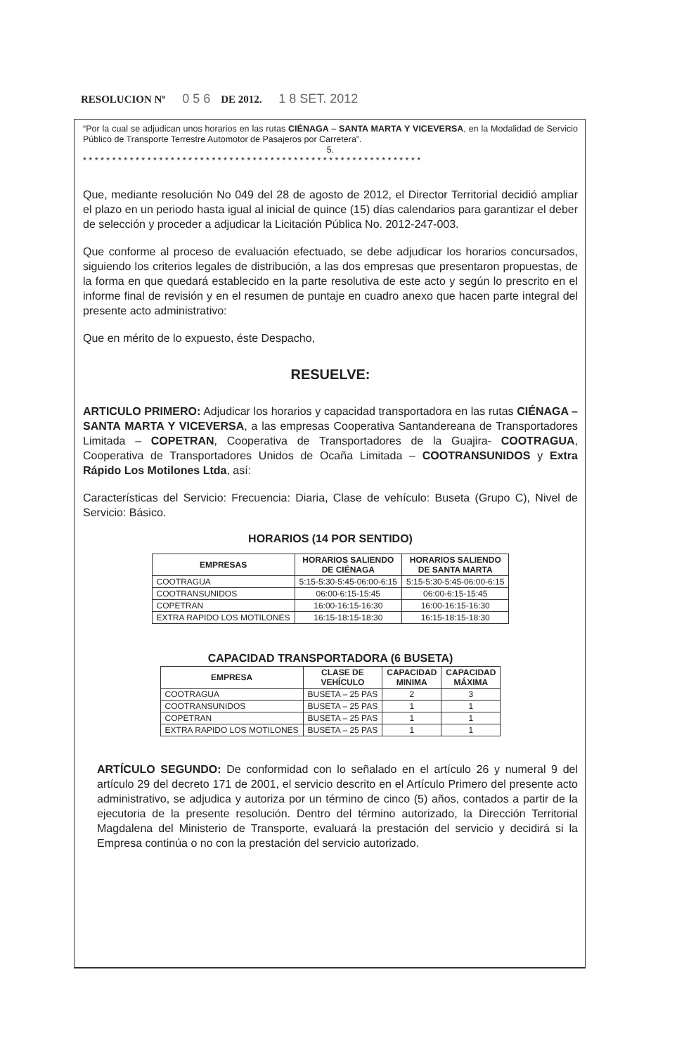RESOLUCION Nº 0 5 6 DE 2012. 1 8 SET. 2012
“Por la cual se adjudican unos horarios en las rutas CIÉNAGA – SANTA MARTA Y VICEVERSA, en la Modalidad de Servicio Público de Transporte Terrestre Automotor de Pasajeros por Carretera”.
5.
* * * * * * * * * * * * * * * * * * * * * * * * * * * * * * * * * * * * * * * * * * * * * * * * * * * * * * * * * *
Que, mediante resolución No 049 del 28 de agosto de 2012, el Director Territorial decidió ampliar el plazo en un periodo hasta igual al inicial de quince (15) días calendarios para garantizar el deber de selección y proceder a adjudicar la Licitación Pública No. 2012-247-003.
Que conforme al proceso de evaluación efectuado, se debe adjudicar los horarios concursados, siguiendo los criterios legales de distribución, a las dos empresas que presentaron propuestas, de la forma en que quedará establecido en la parte resolutiva de este acto y según lo prescrito en el informe final de revisión y en el resumen de puntaje en cuadro anexo que hacen parte integral del presente acto administrativo:
Que en mérito de lo expuesto, éste Despacho,
RESUELVE:
ARTICULO PRIMERO: Adjudicar los horarios y capacidad transportadora en las rutas CIÉNAGA – SANTA MARTA Y VICEVERSA, a las empresas Cooperativa Santandereana de Transportadores Limitada – COPETRAN, Cooperativa de Transportadores de la Guajira- COOTRAGUA, Cooperativa de Transportadores Unidos de Ocaña Limitada – COOTRANSUNIDOS y Extra Rápido Los Motilones Ltda, así:
Características del Servicio: Frecuencia: Diaria, Clase de vehículo: Buseta (Grupo C), Nivel de Servicio: Básico.
HORARIOS (14 POR SENTIDO)
| EMPRESAS | HORARIOS SALIENDO DE CIÉNAGA | HORARIOS SALIENDO DE SANTA MARTA |
| --- | --- | --- |
| COOTRAGUA | 5:15-5:30-5:45-06:00-6:15 | 5:15-5:30-5:45-06:00-6:15 |
| COOTRANSUNIDOS | 06:00-6:15-15:45 | 06:00-6:15-15:45 |
| COPETRAN | 16:00-16:15-16:30 | 16:00-16:15-16:30 |
| EXTRA RAPIDO LOS MOTILONES | 16:15-18:15-18:30 | 16:15-18:15-18:30 |
CAPACIDAD TRANSPORTADORA (6 BUSETA)
| EMPRESA | CLASE DE VEHÍCULO | CAPACIDAD MINIMA | CAPACIDAD MÁXIMA |
| --- | --- | --- | --- |
| COOTRAGUA | BUSETA – 25 PAS | 2 | 3 |
| COOTRANSUNIDOS | BUSETA – 25 PAS | 1 | 1 |
| COPETRAN | BUSETA – 25 PAS | 1 | 1 |
| EXTRA RAPIDO LOS MOTILONES | BUSETA – 25 PAS | 1 | 1 |
ARTÍCULO SEGUNDO: De conformidad con lo señalado en el artículo 26 y numeral 9 del artículo 29 del decreto 171 de 2001, el servicio descrito en el Artículo Primero del presente acto administrativo, se adjudica y autoriza por un término de cinco (5) años, contados a partir de la ejecutoria de la presente resolución. Dentro del término autorizado, la Dirección Territorial Magdalena del Ministerio de Transporte, evaluará la prestación del servicio y decidirá si la Empresa continúa o no con la prestación del servicio autorizado.